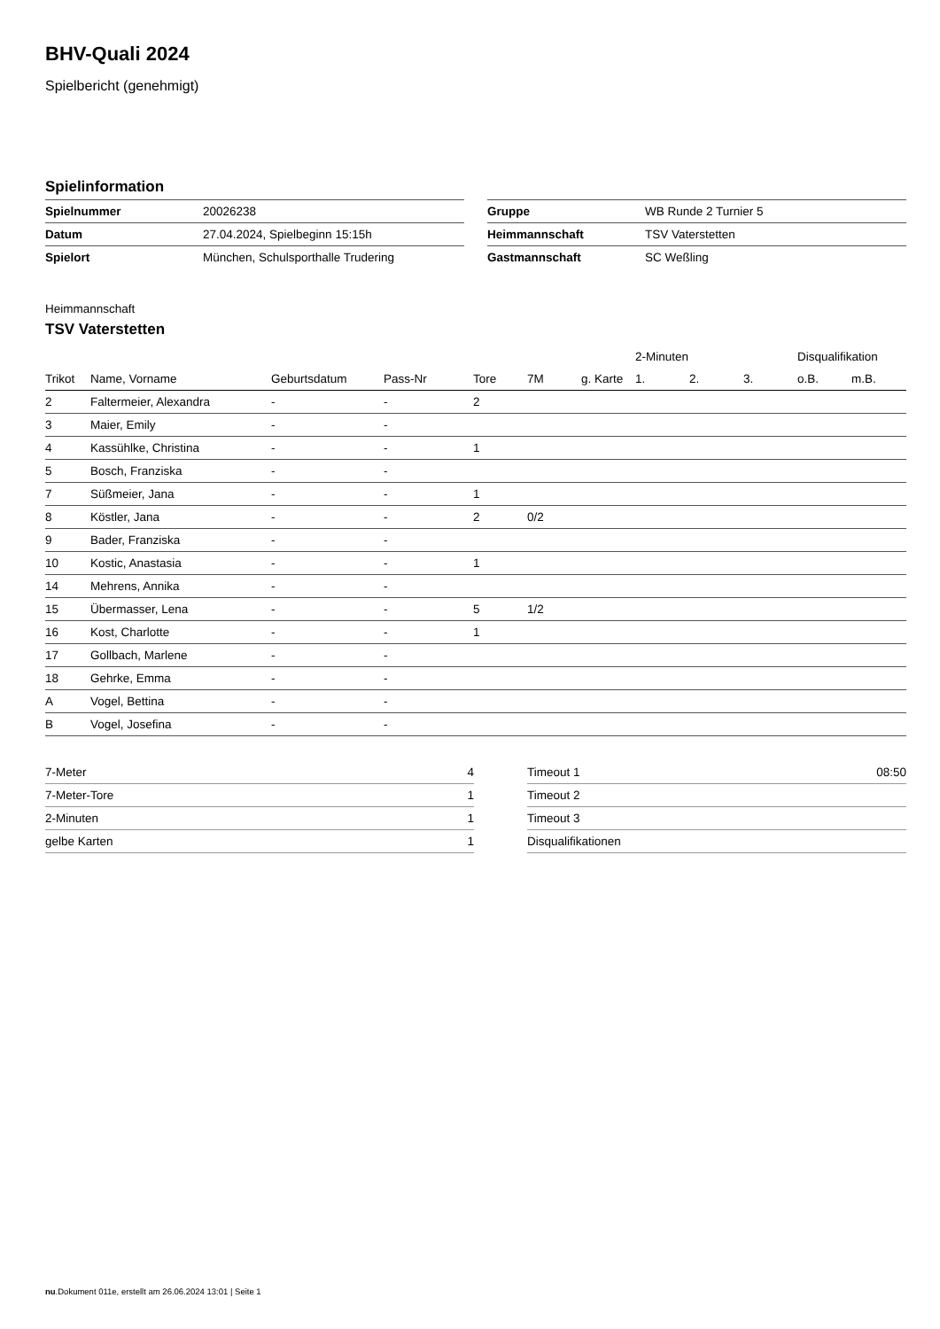BHV-Quali 2024
Spielbericht (genehmigt)
Spielinformation
| Spielnummer | 20026238 |
| Datum | 27.04.2024, Spielbeginn 15:15h |
| Spielort | München, Schulsporthalle Trudering |
| Gruppe | WB Runde 2 Turnier 5 |
| Heimmannschaft | TSV Vaterstetten |
| Gastmannschaft | SC Weßling |
Heimmannschaft
TSV Vaterstetten
| | | | | | | | 2-Minuten | | | Disqualifikation | |
| --- | --- | --- | --- | --- | --- | --- | --- | --- | --- | --- | --- |
| Trikot | Name, Vorname | Geburtsdatum | Pass-Nr | Tore | 7M | g. Karte | 1. | 2. | 3. | o.B. | m.B. |
| 2 | Faltermeier, Alexandra | - | - | 2 | | | | | | | |
| 3 | Maier, Emily | - | - | | | | | | | | |
| 4 | Kassühlke, Christina | - | - | 1 | | | | | | | |
| 5 | Bosch, Franziska | - | - | | | | | | | | |
| 7 | Süßmeier, Jana | - | - | 1 | | | | | | | |
| 8 | Köstler, Jana | - | - | 2 | 0/2 | | | | | | |
| 9 | Bader, Franziska | - | - | | | | | | | | |
| 10 | Kostic, Anastasia | - | - | 1 | | | | | | | |
| 14 | Mehrens, Annika | - | - | | | | | | | | |
| 15 | Übermasser, Lena | - | - | 5 | 1/2 | | | | | | |
| 16 | Kost, Charlotte | - | - | 1 | | | | | | | |
| 17 | Gollbach, Marlene | - | - | | | | | | | | |
| 18 | Gehrke, Emma | - | - | | | | | | | | |
| A | Vogel, Bettina | - | - | | | | | | | | |
| B | Vogel, Josefina | - | - | | | | | | | | |
| 7-Meter | 4 |
| 7-Meter-Tore | 1 |
| 2-Minuten | 1 |
| gelbe Karten | 1 |
| Timeout 1 | 08:50 |
| Timeout 2 | |
| Timeout 3 | |
| Disqualifikationen | |
nu.Dokument 011e, erstellt am 26.06.2024 13:01 | Seite 1